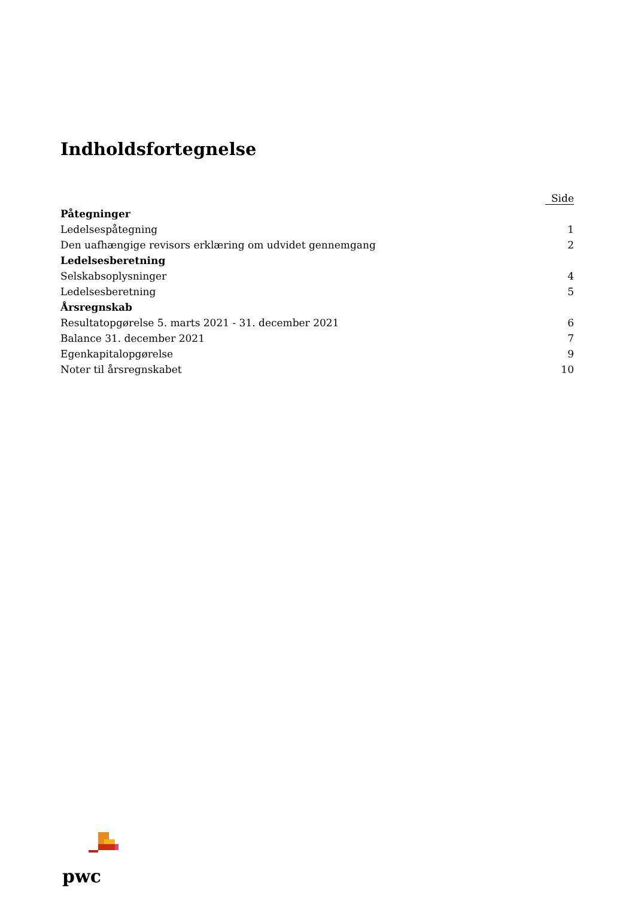Indholdsfortegnelse
| | Side |
| --- | --- |
| Påtegninger | |
| Ledelsespåtegning | 1 |
| Den uafhængige revisors erklæring om udvidet gennemgang | 2 |
| Ledelsesberetning | |
| Selskabsoplysninger | 4 |
| Ledelsesberetning | 5 |
| Årsregnskab | |
| Resultatopgørelse 5. marts 2021 - 31. december 2021 | 6 |
| Balance 31. december 2021 | 7 |
| Egenkapitalopgørelse | 9 |
| Noter til årsregnskabet | 10 |
pwc